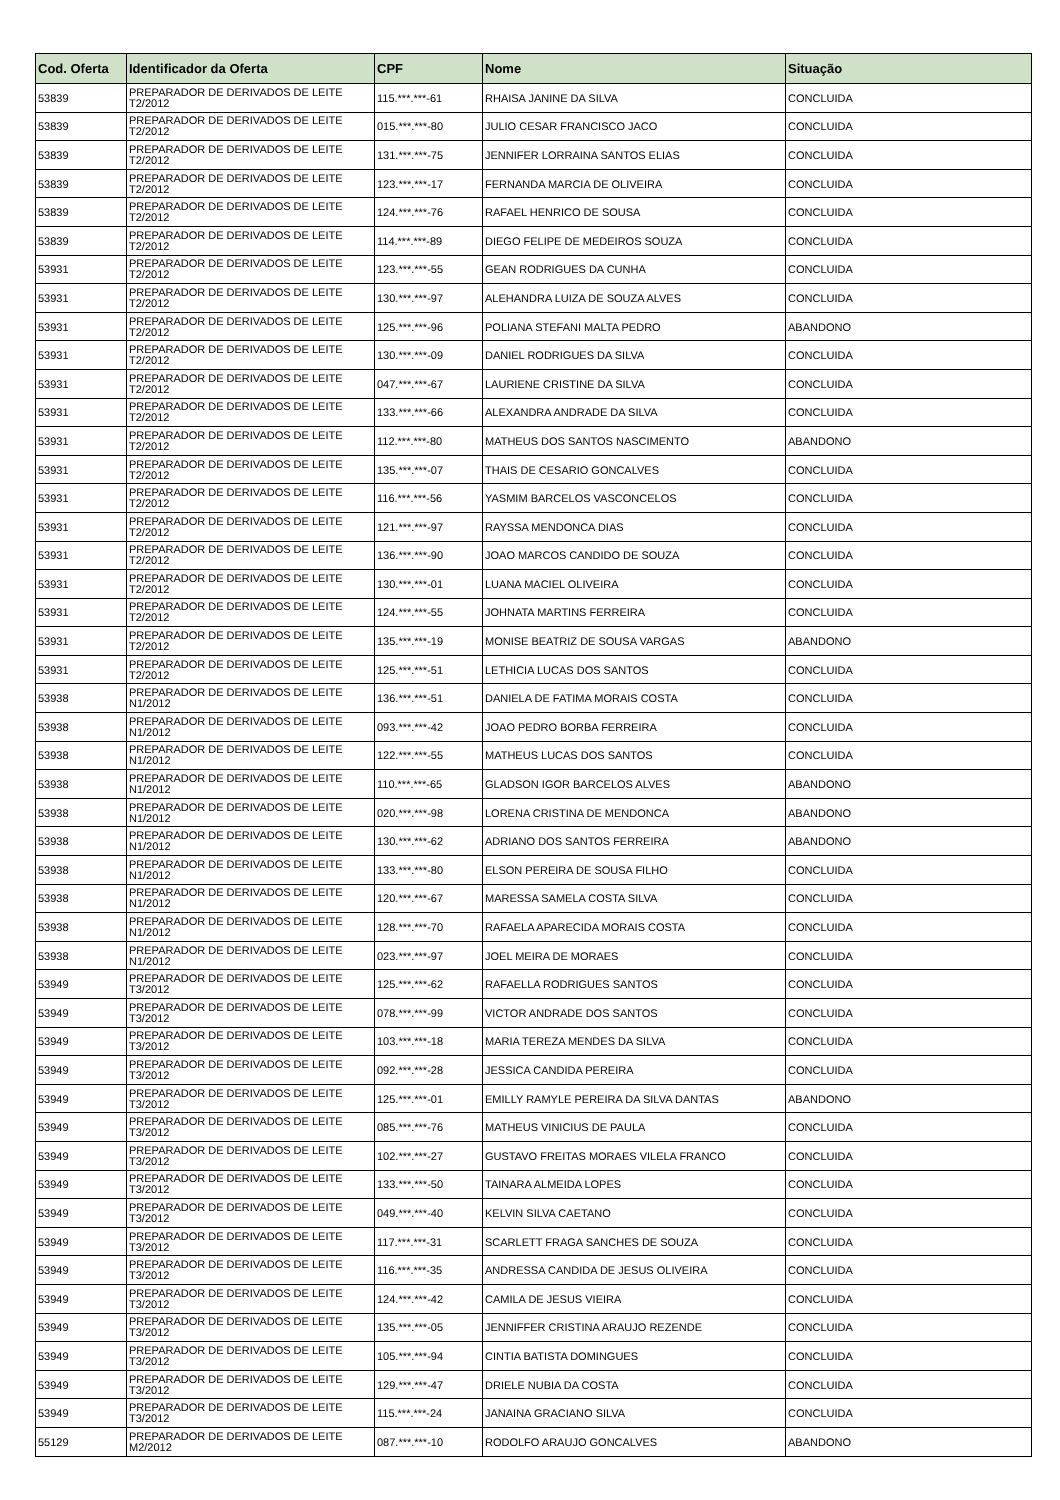| Cod. Oferta | Identificador da Oferta | CPF | Nome | Situação |
| --- | --- | --- | --- | --- |
| 53839 | PREPARADOR DE DERIVADOS DE LEITE T2/2012 | 115.***.***-61 | RHAISA JANINE DA SILVA | CONCLUIDA |
| 53839 | PREPARADOR DE DERIVADOS DE LEITE T2/2012 | 015.***.***-80 | JULIO CESAR FRANCISCO JACO | CONCLUIDA |
| 53839 | PREPARADOR DE DERIVADOS DE LEITE T2/2012 | 131.***.***-75 | JENNIFER LORRAINA SANTOS ELIAS | CONCLUIDA |
| 53839 | PREPARADOR DE DERIVADOS DE LEITE T2/2012 | 123.***.***-17 | FERNANDA MARCIA DE OLIVEIRA | CONCLUIDA |
| 53839 | PREPARADOR DE DERIVADOS DE LEITE T2/2012 | 124.***.***-76 | RAFAEL HENRICO DE SOUSA | CONCLUIDA |
| 53839 | PREPARADOR DE DERIVADOS DE LEITE T2/2012 | 114.***.***-89 | DIEGO FELIPE DE MEDEIROS SOUZA | CONCLUIDA |
| 53931 | PREPARADOR DE DERIVADOS DE LEITE T2/2012 | 123.***.***-55 | GEAN RODRIGUES DA CUNHA | CONCLUIDA |
| 53931 | PREPARADOR DE DERIVADOS DE LEITE T2/2012 | 130.***.***-97 | ALEHANDRA LUIZA DE SOUZA ALVES | CONCLUIDA |
| 53931 | PREPARADOR DE DERIVADOS DE LEITE T2/2012 | 125.***.***-96 | POLIANA STEFANI MALTA PEDRO | ABANDONO |
| 53931 | PREPARADOR DE DERIVADOS DE LEITE T2/2012 | 130.***.***-09 | DANIEL RODRIGUES DA SILVA | CONCLUIDA |
| 53931 | PREPARADOR DE DERIVADOS DE LEITE T2/2012 | 047.***.***-67 | LAURIENE CRISTINE DA SILVA | CONCLUIDA |
| 53931 | PREPARADOR DE DERIVADOS DE LEITE T2/2012 | 133.***.***-66 | ALEXANDRA ANDRADE DA SILVA | CONCLUIDA |
| 53931 | PREPARADOR DE DERIVADOS DE LEITE T2/2012 | 112.***.***-80 | MATHEUS DOS SANTOS NASCIMENTO | ABANDONO |
| 53931 | PREPARADOR DE DERIVADOS DE LEITE T2/2012 | 135.***.***-07 | THAIS DE CESARIO GONCALVES | CONCLUIDA |
| 53931 | PREPARADOR DE DERIVADOS DE LEITE T2/2012 | 116.***.***-56 | YASMIM BARCELOS VASCONCELOS | CONCLUIDA |
| 53931 | PREPARADOR DE DERIVADOS DE LEITE T2/2012 | 121.***.***-97 | RAYSSA MENDONCA DIAS | CONCLUIDA |
| 53931 | PREPARADOR DE DERIVADOS DE LEITE T2/2012 | 136.***.***-90 | JOAO MARCOS CANDIDO DE SOUZA | CONCLUIDA |
| 53931 | PREPARADOR DE DERIVADOS DE LEITE T2/2012 | 130.***.***-01 | LUANA MACIEL OLIVEIRA | CONCLUIDA |
| 53931 | PREPARADOR DE DERIVADOS DE LEITE T2/2012 | 124.***.***-55 | JOHNATA MARTINS FERREIRA | CONCLUIDA |
| 53931 | PREPARADOR DE DERIVADOS DE LEITE T2/2012 | 135.***.***-19 | MONISE BEATRIZ DE SOUSA VARGAS | ABANDONO |
| 53931 | PREPARADOR DE DERIVADOS DE LEITE T2/2012 | 125.***.***-51 | LETHICIA LUCAS DOS SANTOS | CONCLUIDA |
| 53938 | PREPARADOR DE DERIVADOS DE LEITE N1/2012 | 136.***.***-51 | DANIELA DE FATIMA MORAIS COSTA | CONCLUIDA |
| 53938 | PREPARADOR DE DERIVADOS DE LEITE N1/2012 | 093.***.***-42 | JOAO PEDRO BORBA FERREIRA | CONCLUIDA |
| 53938 | PREPARADOR DE DERIVADOS DE LEITE N1/2012 | 122.***.***-55 | MATHEUS LUCAS DOS SANTOS | CONCLUIDA |
| 53938 | PREPARADOR DE DERIVADOS DE LEITE N1/2012 | 110.***.***-65 | GLADSON IGOR BARCELOS ALVES | ABANDONO |
| 53938 | PREPARADOR DE DERIVADOS DE LEITE N1/2012 | 020.***.***-98 | LORENA CRISTINA DE MENDONCA | ABANDONO |
| 53938 | PREPARADOR DE DERIVADOS DE LEITE N1/2012 | 130.***.***-62 | ADRIANO DOS SANTOS FERREIRA | ABANDONO |
| 53938 | PREPARADOR DE DERIVADOS DE LEITE N1/2012 | 133.***.***-80 | ELSON PEREIRA DE SOUSA FILHO | CONCLUIDA |
| 53938 | PREPARADOR DE DERIVADOS DE LEITE N1/2012 | 120.***.***-67 | MARESSA SAMELA COSTA SILVA | CONCLUIDA |
| 53938 | PREPARADOR DE DERIVADOS DE LEITE N1/2012 | 128.***.***-70 | RAFAELA APARECIDA MORAIS COSTA | CONCLUIDA |
| 53938 | PREPARADOR DE DERIVADOS DE LEITE N1/2012 | 023.***.***-97 | JOEL MEIRA DE MORAES | CONCLUIDA |
| 53949 | PREPARADOR DE DERIVADOS DE LEITE T3/2012 | 125.***.***-62 | RAFAELLA RODRIGUES SANTOS | CONCLUIDA |
| 53949 | PREPARADOR DE DERIVADOS DE LEITE T3/2012 | 078.***.***-99 | VICTOR ANDRADE DOS SANTOS | CONCLUIDA |
| 53949 | PREPARADOR DE DERIVADOS DE LEITE T3/2012 | 103.***.***-18 | MARIA TEREZA MENDES DA SILVA | CONCLUIDA |
| 53949 | PREPARADOR DE DERIVADOS DE LEITE T3/2012 | 092.***.***-28 | JESSICA CANDIDA PEREIRA | CONCLUIDA |
| 53949 | PREPARADOR DE DERIVADOS DE LEITE T3/2012 | 125.***.***-01 | EMILLY RAMYLE PEREIRA DA SILVA DANTAS | ABANDONO |
| 53949 | PREPARADOR DE DERIVADOS DE LEITE T3/2012 | 085.***.***-76 | MATHEUS VINICIUS DE PAULA | CONCLUIDA |
| 53949 | PREPARADOR DE DERIVADOS DE LEITE T3/2012 | 102.***.***-27 | GUSTAVO FREITAS MORAES VILELA FRANCO | CONCLUIDA |
| 53949 | PREPARADOR DE DERIVADOS DE LEITE T3/2012 | 133.***.***-50 | TAINARA ALMEIDA LOPES | CONCLUIDA |
| 53949 | PREPARADOR DE DERIVADOS DE LEITE T3/2012 | 049.***.***-40 | KELVIN SILVA CAETANO | CONCLUIDA |
| 53949 | PREPARADOR DE DERIVADOS DE LEITE T3/2012 | 117.***.***-31 | SCARLETT FRAGA SANCHES DE SOUZA | CONCLUIDA |
| 53949 | PREPARADOR DE DERIVADOS DE LEITE T3/2012 | 116.***.***-35 | ANDRESSA CANDIDA DE JESUS OLIVEIRA | CONCLUIDA |
| 53949 | PREPARADOR DE DERIVADOS DE LEITE T3/2012 | 124.***.***-42 | CAMILA DE JESUS VIEIRA | CONCLUIDA |
| 53949 | PREPARADOR DE DERIVADOS DE LEITE T3/2012 | 135.***.***-05 | JENNIFFER CRISTINA ARAUJO REZENDE | CONCLUIDA |
| 53949 | PREPARADOR DE DERIVADOS DE LEITE T3/2012 | 105.***.***-94 | CINTIA BATISTA DOMINGUES | CONCLUIDA |
| 53949 | PREPARADOR DE DERIVADOS DE LEITE T3/2012 | 129.***.***-47 | DRIELE NUBIA DA COSTA | CONCLUIDA |
| 53949 | PREPARADOR DE DERIVADOS DE LEITE T3/2012 | 115.***.***-24 | JANAINA GRACIANO SILVA | CONCLUIDA |
| 55129 | PREPARADOR DE DERIVADOS DE LEITE M2/2012 | 087.***.***-10 | RODOLFO ARAUJO GONCALVES | ABANDONO |